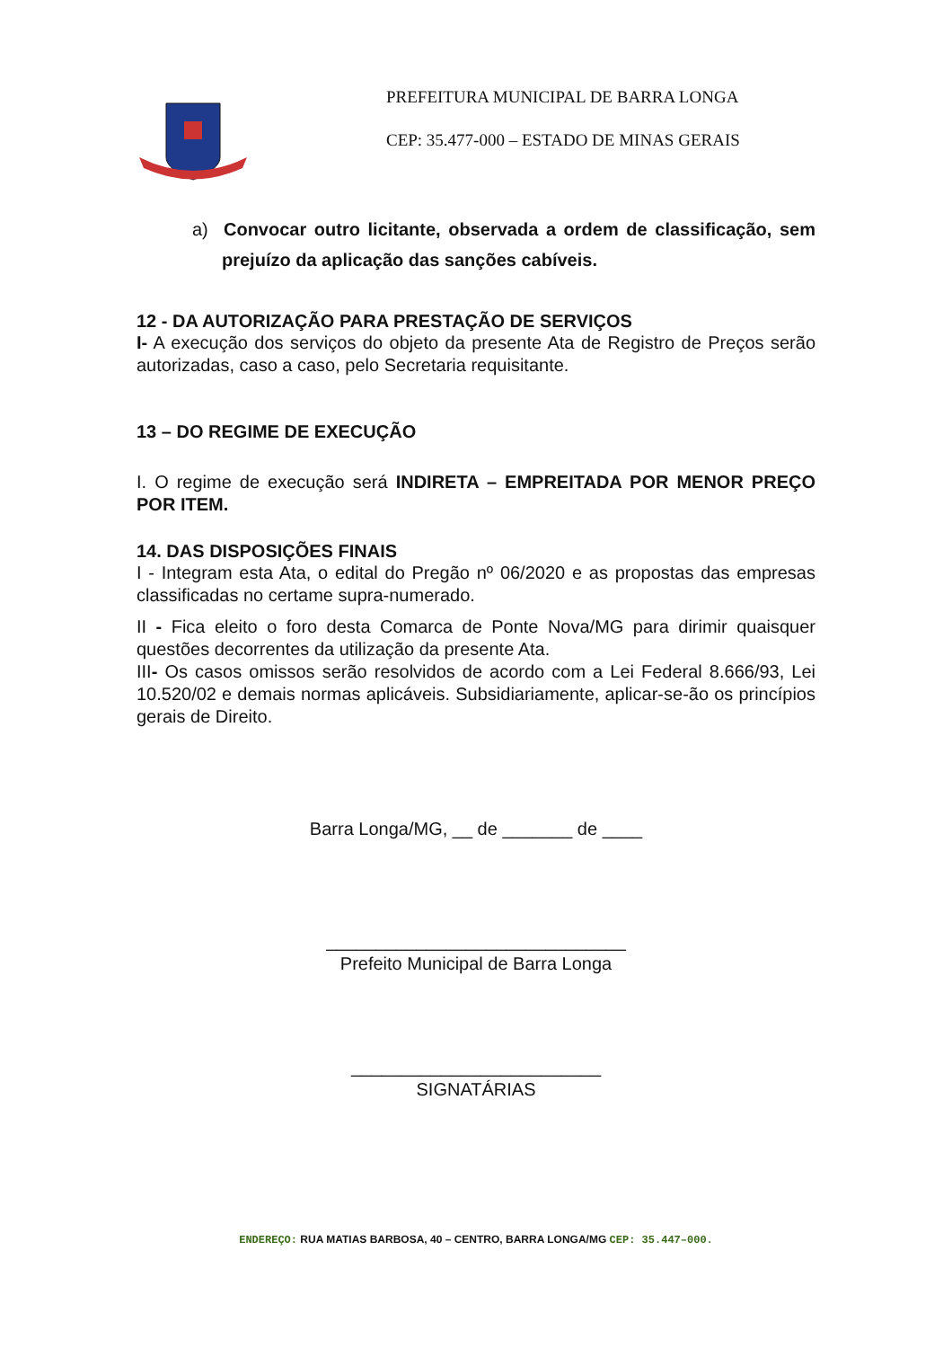PREFEITURA MUNICIPAL DE BARRA LONGA
CEP: 35.477-000 – ESTADO DE MINAS GERAIS
a) Convocar outro licitante, observada a ordem de classificação, sem prejuízo da aplicação das sanções cabíveis.
12 - DA AUTORIZAÇÃO PARA PRESTAÇÃO DE SERVIÇOS
I- A execução dos serviços do objeto da presente Ata de Registro de Preços serão autorizadas, caso a caso, pelo Secretaria requisitante.
13 – DO REGIME DE EXECUÇÃO
I. O regime de execução será INDIRETA – EMPREITADA POR MENOR PREÇO POR ITEM.
14. DAS DISPOSIÇÕES FINAIS
I - Integram esta Ata, o edital do Pregão nº 06/2020 e as propostas das empresas classificadas no certame supra-numerado.
II - Fica eleito o foro desta Comarca de Ponte Nova/MG para dirimir quaisquer questões decorrentes da utilização da presente Ata.
III- Os casos omissos serão resolvidos de acordo com a Lei Federal 8.666/93, Lei 10.520/02 e demais normas aplicáveis. Subsidiariamente, aplicar-se-ão os princípios gerais de Direito.
Barra Longa/MG, __ de _______ de ____
______________________________
Prefeito Municipal de Barra Longa
_________________________
SIGNATÁRIAS
ENDEREÇO: RUA MATIAS BARBOSA, 40 – CENTRO, BARRA LONGA/MG CEP: 35.447–000.